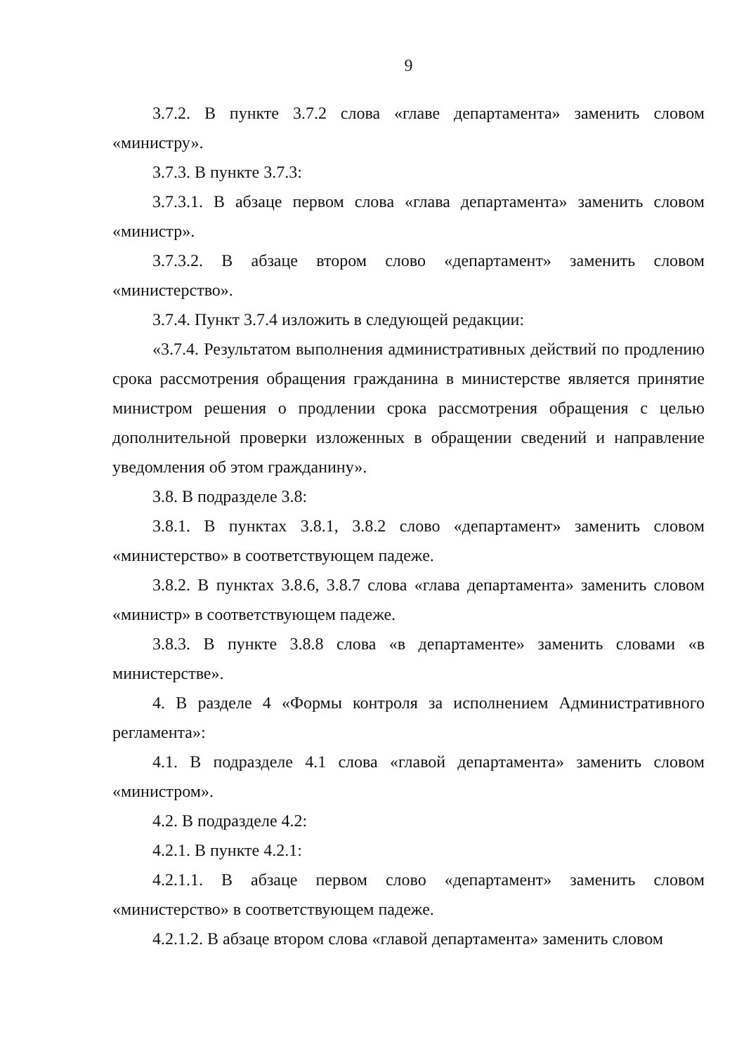9
3.7.2. В пункте 3.7.2 слова «главе департамента» заменить словом «министру».
3.7.3. В пункте 3.7.3:
3.7.3.1. В абзаце первом слова «глава департамента» заменить словом «министр».
3.7.3.2. В абзаце втором слово «департамент» заменить словом «министерство».
3.7.4. Пункт 3.7.4 изложить в следующей редакции:
«3.7.4. Результатом выполнения административных действий по продлению срока рассмотрения обращения гражданина в министерстве является принятие министром решения о продлении срока рассмотрения обращения с целью дополнительной проверки изложенных в обращении сведений и направление уведомления об этом гражданину».
3.8. В подразделе 3.8:
3.8.1. В пунктах 3.8.1, 3.8.2 слово «департамент» заменить словом «министерство» в соответствующем падеже.
3.8.2. В пунктах 3.8.6, 3.8.7 слова «глава департамента» заменить словом «министр» в соответствующем падеже.
3.8.3. В пункте 3.8.8 слова «в департаменте» заменить словами «в министерстве».
4. В разделе 4 «Формы контроля за исполнением Административного регламента»:
4.1. В подразделе 4.1 слова «главой департамента» заменить словом «министром».
4.2. В подразделе 4.2:
4.2.1. В пункте 4.2.1:
4.2.1.1. В абзаце первом слово «департамент» заменить словом «министерство» в соответствующем падеже.
4.2.1.2. В абзаце втором слова «главой департамента» заменить словом